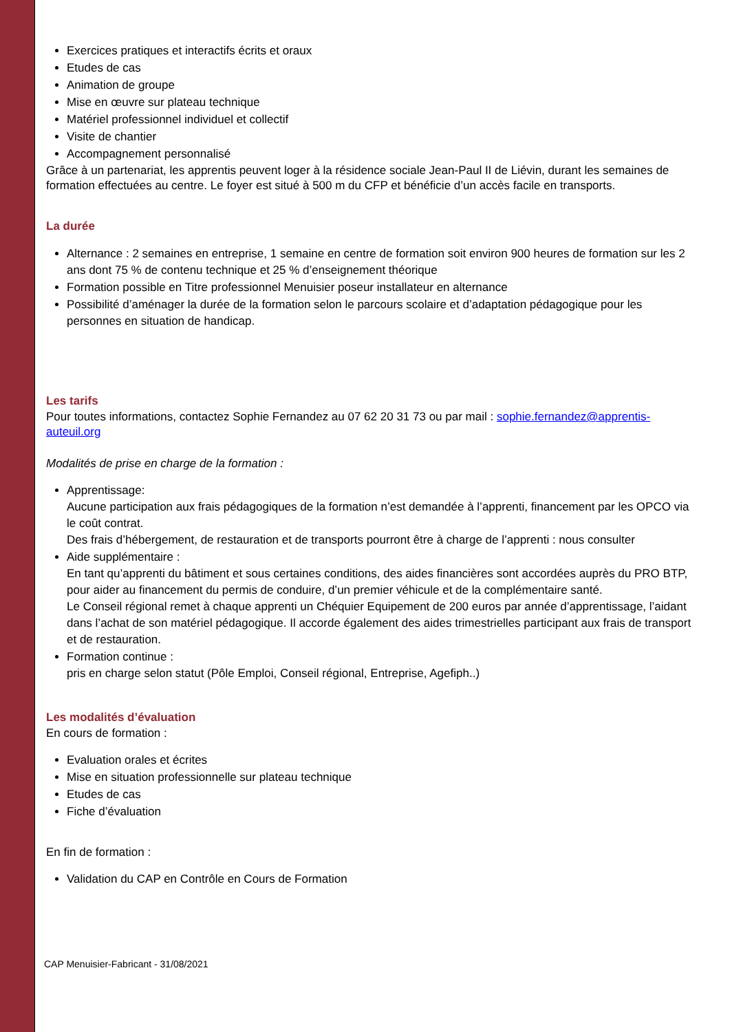Exercices pratiques et interactifs écrits et oraux
Etudes de cas
Animation de groupe
Mise en œuvre sur plateau technique
Matériel professionnel individuel et collectif
Visite de chantier
Accompagnement personnalisé
Grâce à un partenariat, les apprentis peuvent loger à la résidence sociale Jean-Paul II de Liévin, durant les semaines de formation effectuées au centre. Le foyer est situé à 500 m du CFP et bénéficie d’un accès facile en transports.
La durée
Alternance : 2 semaines en entreprise, 1 semaine en centre de formation soit environ 900 heures de formation sur les 2 ans dont 75 % de contenu technique et 25 % d’enseignement théorique
Formation possible en Titre professionnel Menuisier poseur installateur en alternance
Possibilité d’aménager la durée de la formation selon le parcours scolaire et d’adaptation pédagogique pour les personnes en situation de handicap.
Les tarifs
Pour toutes informations, contactez Sophie Fernandez au 07 62 20 31 73 ou par mail : sophie.fernandez@apprentis-auteuil.org
Modalités de prise en charge de la formation :
Apprentissage:
Aucune participation aux frais pédagogiques de la formation n’est demandée à l’apprenti, financement par les OPCO via le coût contrat.
Des frais d’hébergement, de restauration et de transports pourront être à charge de l’apprenti : nous consulter
Aide supplémentaire :
En tant qu’apprenti du bâtiment et sous certaines conditions, des aides financières sont accordées auprès du PRO BTP, pour aider au financement du permis de conduire, d’un premier véhicule et de la complémentaire santé.
Le Conseil régional remet à chaque apprenti un Chéquier Equipement de 200 euros par année d’apprentissage, l’aidant dans l’achat de son matériel pédagogique. Il accorde également des aides trimestrielles participant aux frais de transport et de restauration.
Formation continue :
pris en charge selon statut (Pôle Emploi, Conseil régional, Entreprise, Agefiph..)
Les modalités d’évaluation
En cours de formation :
Evaluation orales et écrites
Mise en situation professionnelle sur plateau technique
Etudes de cas
Fiche d’évaluation
En fin de formation :
Validation du CAP en Contrôle en Cours de Formation
CAP Menuisier-Fabricant - 31/08/2021